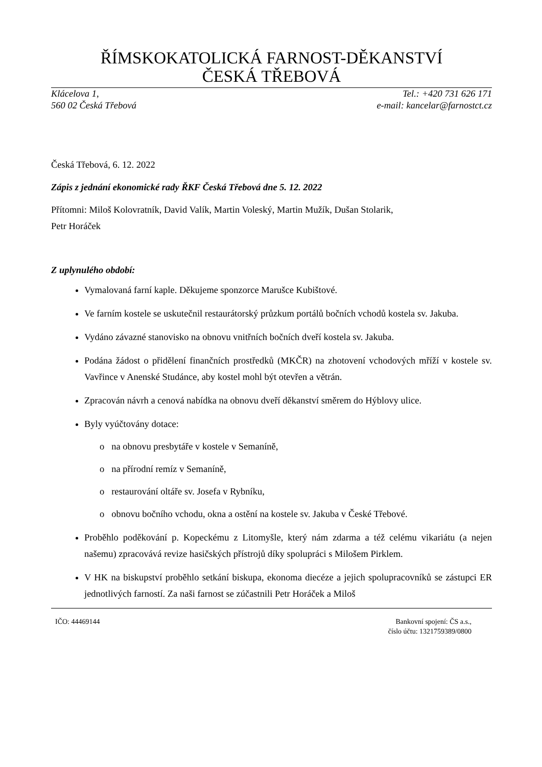ŘÍMSKOKATOLICKÁ FARNOST-DĚKANSTVÍ
ČESKÁ TŘEBOVÁ
Klácelova 1,
560 02 Česká Třebová
Tel.: +420 731 626 171
e-mail: kancelar@farnostct.cz
Česká Třebová, 6. 12. 2022
Zápis z jednání ekonomické rady ŘKF Česká Třebová dne 5. 12. 2022
Přítomni: Miloš Kolovratník, David Valík, Martin Voleský, Martin Mužík, Dušan Stolarik,
Petr Horáček
Z uplynulého období:
Vymalovaná farní kaple. Děkujeme sponzorce Marušce Kubištové.
Ve farním kostele se uskutečnil restaurátorský průzkum portálů bočních vchodů kostela sv. Jakuba.
Vydáno závazné stanovisko na obnovu vnitřních bočních dveří kostela sv. Jakuba.
Podána žádost o přidělení finančních prostředků (MKČR) na zhotovení vchodových mříží v kostele sv. Vavřince v Anenské Studánce, aby kostel mohl být otevřen a větrán.
Zpracován návrh a cenová nabídka na obnovu dveří děkanství směrem do Hýblovy ulice.
Byly vyúčtovány dotace:
o na obnovu presbytáře v kostele v Semaníně,
o na přírodní remíz v Semaníně,
o restaurování oltáře sv. Josefa v Rybníku,
o obnovu bočního vchodu, okna a ostění na kostele sv. Jakuba v České Třebové.
Proběhlo poděkování p. Kopeckému z Litomyšle, který nám zdarma a též celému vikariátu (a nejen našemu) zpracovává revize hasičských přístrojů díky spolupráci s Milošem Pirklem.
V HK na biskupství proběhlo setkání biskupa, ekonoma diecéze a jejich spolupracovníků se zástupci ER jednotlivých farností. Za naši farnost se zúčastnili Petr Horáček a Miloš
IČO: 44469144 Bankovní spojení: ČS a.s.,
číslo účtu: 1321759389/0800